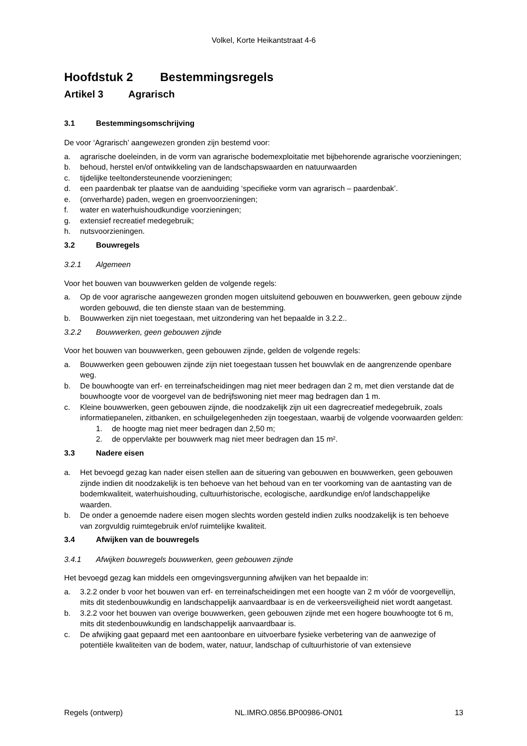Volkel, Korte Heikantstraat 4-6
Hoofdstuk 2 Bestemmingsregels
Artikel 3 Agrarisch
3.1 Bestemmingsomschrijving
De voor ‘Agrarisch’ aangewezen gronden zijn bestemd voor:
a. agrarische doeleinden, in de vorm van agrarische bodemexploitatie met bijbehorende agrarische voorzieningen;
b. behoud, herstel en/of ontwikkeling van de landschapswaarden en natuurwaarden
c. tijdelijke teeltondersteunende voorzieningen;
d. een paardenbak ter plaatse van de aanduiding ‘specifieke vorm van agrarisch – paardenbak’.
e. (onverharde) paden, wegen en groenvoorzieningen;
f. water en waterhuishoudkundige voorzieningen;
g. extensief recreatief medegebruik;
h. nutsvoorzieningen.
3.2 Bouwregels
3.2.1 Algemeen
Voor het bouwen van bouwwerken gelden de volgende regels:
a. Op de voor agrarische aangewezen gronden mogen uitsluitend gebouwen en bouwwerken, geen gebouw zijnde worden gebouwd, die ten dienste staan van de bestemming.
b. Bouwwerken zijn niet toegestaan, met uitzondering van het bepaalde in 3.2.2..
3.2.2 Bouwwerken, geen gebouwen zijnde
Voor het bouwen van bouwwerken, geen gebouwen zijnde, gelden de volgende regels:
a. Bouwwerken geen gebouwen zijnde zijn niet toegestaan tussen het bouwvlak en de aangrenzende openbare weg.
b. De bouwhoogte van erf- en terreinafscheidingen mag niet meer bedragen dan 2 m, met dien verstande dat de bouwhoogte voor de voorgevel van de bedrijfswoning niet meer mag bedragen dan 1 m.
c. Kleine bouwwerken, geen gebouwen zijnde, die noodzakelijk zijn uit een dagrecreatief medegebruik, zoals informatiepanelen, zitbanken, en schuilgelegenheden zijn toegestaan, waarbij de volgende voorwaarden gelden:
1. de hoogte mag niet meer bedragen dan 2,50 m;
2. de oppervlakte per bouwwerk mag niet meer bedragen dan 15 m².
3.3 Nadere eisen
a. Het bevoegd gezag kan nader eisen stellen aan de situering van gebouwen en bouwwerken, geen gebouwen zijnde indien dit noodzakelijk is ten behoeve van het behoud van en ter voorkoming van de aantasting van de bodemkwaliteit, waterhuishouding, cultuurhistorische, ecologische, aardkundige en/of landschappelijke waarden.
b. De onder a genoemde nadere eisen mogen slechts worden gesteld indien zulks noodzakelijk is ten behoeve van zorgvuldig ruimtegebruik en/of ruimtelijke kwaliteit.
3.4 Afwijken van de bouwregels
3.4.1 Afwijken bouwregels bouwwerken, geen gebouwen zijnde
Het bevoegd gezag kan middels een omgevingsvergunning afwijken van het bepaalde in:
a. 3.2.2 onder b voor het bouwen van erf- en terreinafscheidingen met een hoogte van 2 m vóór de voorgevellijn, mits dit stedenbouwkundig en landschappelijk aanvaardbaar is en de verkeersveiligheid niet wordt aangetast.
b. 3.2.2 voor het bouwen van overige bouwwerken, geen gebouwen zijnde met een hogere bouwhoogte tot 6 m, mits dit stedenbouwkundig en landschappelijk aanvaardbaar is.
c. De afwijking gaat gepaard met een aantoonbare en uitvoerbare fysieke verbetering van de aanwezige of potentiële kwaliteiten van de bodem, water, natuur, landschap of cultuurhistorie of van extensieve
Regels (ontwerp) NL.IMRO.0856.BP00986-ON01 13